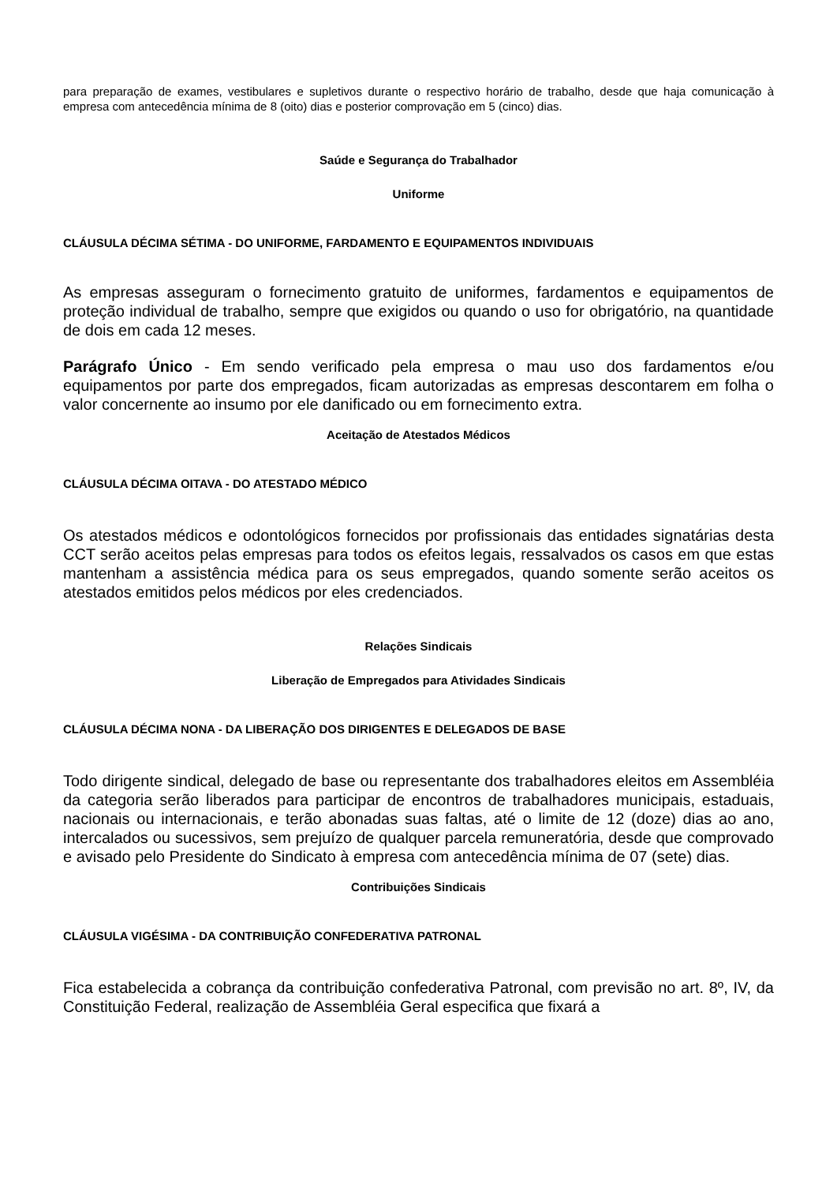para preparação de exames, vestibulares e supletivos durante o respectivo horário de trabalho, desde que haja comunicação à empresa com antecedência mínima de 8 (oito) dias e posterior comprovação em 5 (cinco) dias.
Saúde e Segurança do Trabalhador
Uniforme
CLÁUSULA DÉCIMA SÉTIMA - DO UNIFORME, FARDAMENTO E EQUIPAMENTOS INDIVIDUAIS
As empresas asseguram o fornecimento gratuito de uniformes, fardamentos e equipamentos de proteção individual de trabalho, sempre que exigidos ou quando o uso for obrigatório, na quantidade de dois em cada 12 meses.
Parágrafo Único - Em sendo verificado pela empresa o mau uso dos fardamentos e/ou equipamentos por parte dos empregados, ficam autorizadas as empresas descontarem em folha o valor concernente ao insumo por ele danificado ou em fornecimento extra.
Aceitação de Atestados Médicos
CLÁUSULA DÉCIMA OITAVA - DO ATESTADO MÉDICO
Os atestados médicos e odontológicos fornecidos por profissionais das entidades signatárias desta CCT serão aceitos pelas empresas para todos os efeitos legais, ressalvados os casos em que estas mantenham a assistência médica para os seus empregados, quando somente serão aceitos os atestados emitidos pelos médicos por eles credenciados.
Relações Sindicais
Liberação de Empregados para Atividades Sindicais
CLÁUSULA DÉCIMA NONA - DA LIBERAÇÃO DOS DIRIGENTES E DELEGADOS DE BASE
Todo dirigente sindical, delegado de base ou representante dos trabalhadores eleitos em Assembléia da categoria serão liberados para participar de encontros de trabalhadores municipais, estaduais, nacionais ou internacionais, e terão abonadas suas faltas, até o limite de 12 (doze) dias ao ano, intercalados ou sucessivos, sem prejuízo de qualquer parcela remuneratória, desde que comprovado e avisado pelo Presidente do Sindicato à empresa com antecedência mínima de 07 (sete) dias.
Contribuições Sindicais
CLÁUSULA VIGÉSIMA - DA CONTRIBUIÇÃO CONFEDERATIVA PATRONAL
Fica estabelecida a cobrança da contribuição confederativa Patronal, com previsão no art. 8º, IV, da Constituição Federal, realização de Assembléia Geral especifica que fixará a